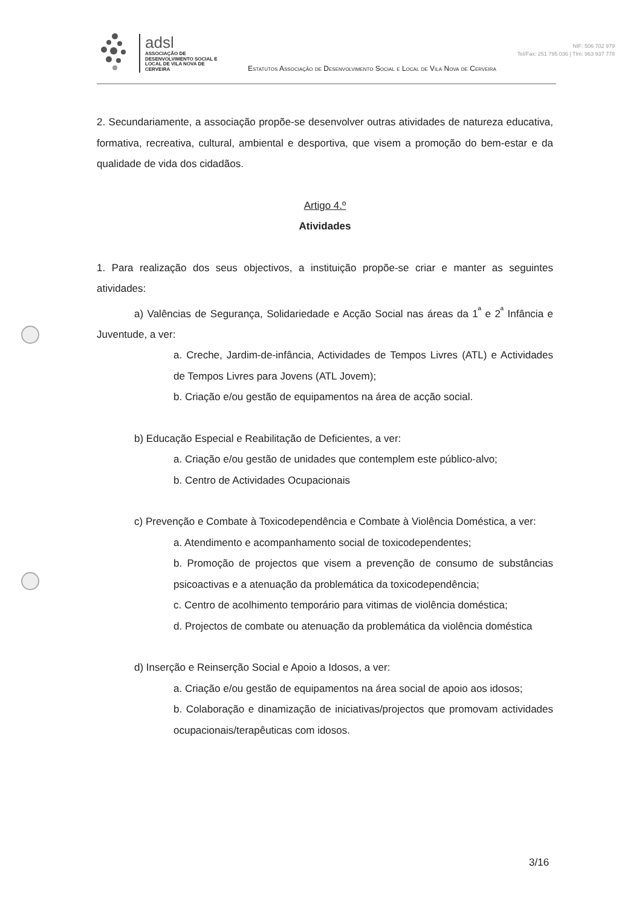adsl
ASSOCIAÇÃO DE DESENVOLVIMENTO SOCIAL E LOCAL DE VILA NOVA DE CERVEIRA
Estatutos Associação de Desenvolvimento Social e Local de Vila Nova de Cerveira
NIF: 506 702 979
Tel/Fax: 251 795 036 | Tlm: 963 937 778
2. Secundariamente, a associação propõe-se desenvolver outras atividades de natureza educativa, formativa, recreativa, cultural, ambiental e desportiva, que visem a promoção do bem-estar e da qualidade de vida dos cidadãos.
Artigo 4.º
Atividades
1. Para realização dos seus objectivos, a instituição propõe-se criar e manter as seguintes atividades:
a) Valências de Segurança, Solidariedade e Acção Social nas áreas da 1<sup>ª</sup> e 2<sup>ª</sup> Infância e Juventude, a ver:
a. Creche, Jardim-de-infância, Actividades de Tempos Livres (ATL) e Actividades de Tempos Livres para Jovens (ATL Jovem);
b. Criação e/ou gestão de equipamentos na área de acção social.
b) Educação Especial e Reabilitação de Deficientes, a ver:
a. Criação e/ou gestão de unidades que contemplem este público-alvo;
b. Centro de Actividades Ocupacionais
c) Prevenção e Combate à Toxicodependência e Combate à Violência Doméstica, a ver:
a. Atendimento e acompanhamento social de toxicodependentes;
b. Promoção de projectos que visem a prevenção de consumo de substâncias psicoactivas e a atenuação da problemática da toxicodependência;
c. Centro de acolhimento temporário para vitimas de violência doméstica;
d. Projectos de combate ou atenuação da problemática da violência doméstica
d) Inserção e Reinserção Social e Apoio a Idosos, a ver:
a. Criação e/ou gestão de equipamentos na área social de apoio aos idosos;
b. Colaboração e dinamização de iniciativas/projectos que promovam actividades ocupacionais/terapêuticas com idosos.
3/16